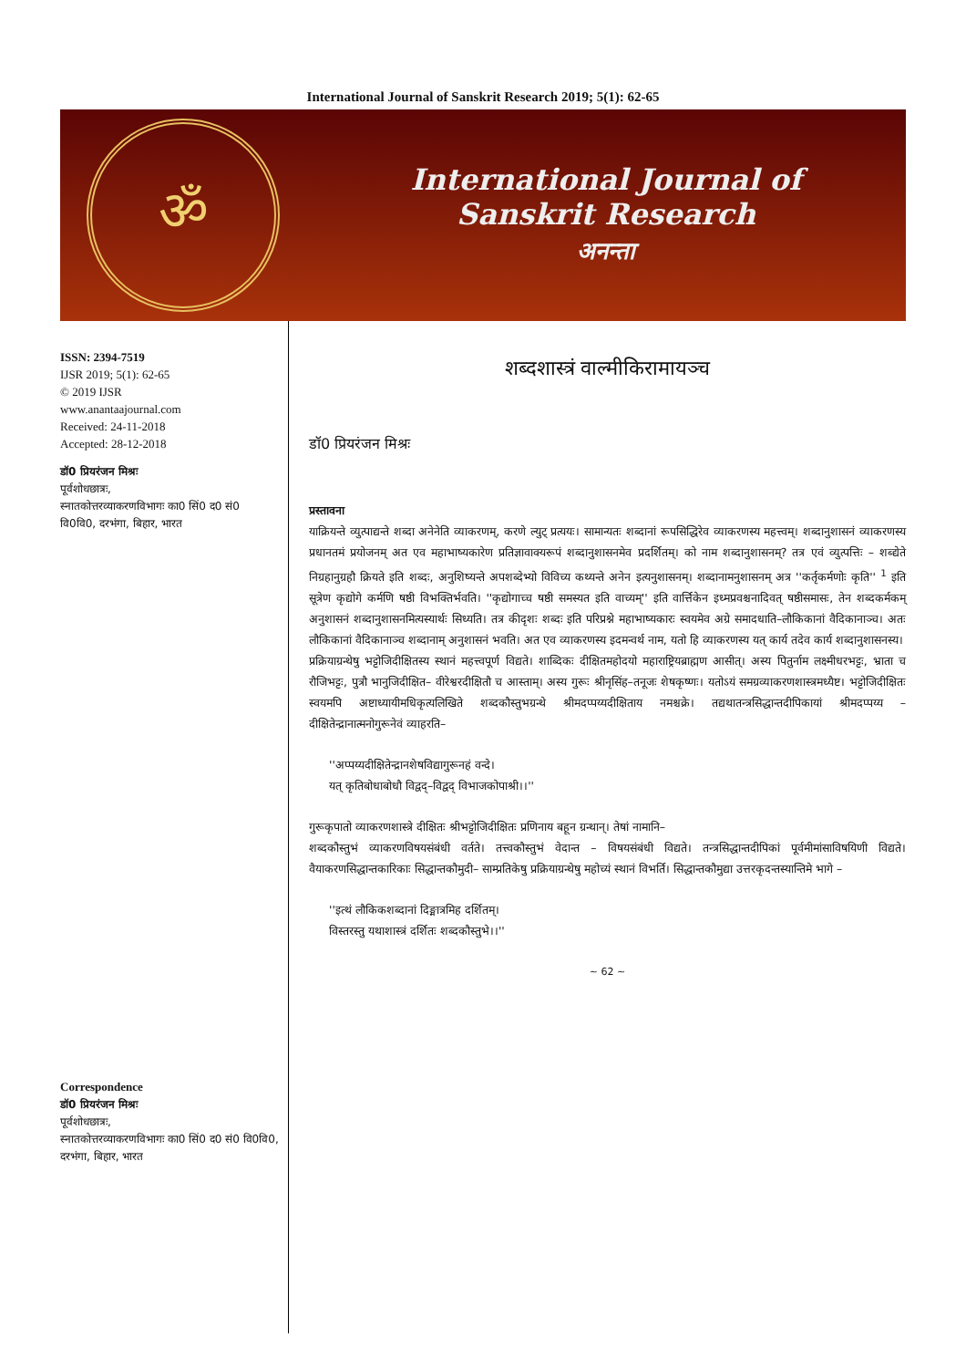International Journal of Sanskrit Research 2019; 5(1): 62-65
ॐ
International Journal of
Sanskrit Research
अनन्ता
ISSN: 2394-7519
IJSR 2019; 5(1): 62-65
© 2019 IJSR
www.anantaajournal.com
Received: 24-11-2018
Accepted: 28-12-2018
डॉ0 प्रियरंजन मिश्रः
पूर्वशोधछात्रः,
स्नातकोत्तरव्याकरणविभागः का0 सिं0 द0 सं0 वि0वि0, दरभंगा, बिहार, भारत
Correspondence
डॉ0 प्रियरंजन मिश्रः
पूर्वशोधछात्रः,
स्नातकोत्तरव्याकरणविभागः का0 सिं0 द0 सं0 वि0वि0, दरभंगा, बिहार, भारत
शब्दशास्त्रं वाल्मीकिरामायञ्च
डॉ0 प्रियरंजन मिश्रः
प्रस्तावना
याक्रियन्ते व्युत्पाद्यन्ते शब्दा अनेनेति व्याकरणम्, करणे ल्युट् प्रत्ययः। सामान्यतः शब्दानां रूपसिद्धिरेव व्याकरणस्य महत्त्वम्। शब्दानुशासनं व्याकरणस्य प्रधानतमं प्रयोजनम् अत एव महाभाष्यकारेण प्रतिज्ञावाक्यरूपं शब्दानुशासनमेव प्रदर्शितम्। को नाम शब्दानुशासनम्? तत्र एवं व्युत्पत्तिः – शब्द्येते निग्रहानुग्रहौ क्रियते इति शब्दः, अनुशिष्यन्ते अपशब्देभ्यो विविच्य कथ्यन्ते अनेन इत्यनुशासनम्। शब्दानामनुशासनम् अत्र ''कर्तृकर्मणोः कृति'' <sup>1</sup> इति सूत्रेण कृद्योगे कर्मणि षष्ठी विभक्तिर्भवति। ''कृद्योगाच्च षष्ठी समस्यत इति वाच्यम्'' इति वार्त्तिकेन इध्मप्रवश्चनादिवत् षष्ठीसमासः, तेन शब्दकर्मकम् अनुशासनं शब्दानुशासनमित्यस्यार्थः सिध्यति। तत्र कीदृशः शब्दः इति परिप्रश्ने महाभाष्यकारः स्वयमेव अग्रे समादधाति–लौकिकानां वैदिकानाञ्च। अतः लौकिकानां वैदिकानाञ्च शब्दानाम् अनुशासनं भवति। अत एव व्याकरणस्य इदमन्वर्थ नाम, यतो हि व्याकरणस्य यत् कार्य तदेव कार्य शब्दानुशासनस्य।
प्रक्रियाग्रन्थेषु भट्टोजिदीक्षितस्य स्थानं महत्त्वपूर्ण विद्यते। शाब्दिकः दीक्षितमहोदयो महाराष्ट्रियब्राह्मण आसीत्। अस्य पितुर्नाम लक्ष्मीधरभट्टः, भ्राता च रौजिभट्टः, पुत्रौ भानुजिदीक्षित– वीरेश्वरदीक्षितौ च आस्ताम्। अस्य गुरूः श्रीनृसिंह–तनूजः शेषकृष्णः। यतोऽयं समग्रव्याकरणशास्त्रमध्यैष्ट। भट्टोजिदीक्षितः स्वयमपि अष्टाध्यायीमधिकृत्यलिखिते शब्दकौस्तुभग्रन्थे श्रीमदप्पय्यदीक्षिताय नमश्चक्रे। तद्यथातन्त्रसिद्धान्तदीपिकायां श्रीमदप्पय्य – दीक्षितेन्द्रानात्मनोगुरूनेवं व्याहरति–
''अप्पय्यदीक्षितेन्द्रानशेषविद्यागुरूनहं वन्दे।
यत् कृतिबोधाबोधौ विद्वद्–विद्वद् विभाजकोपाश्री।।''
गुरूकृपातो व्याकरणशास्त्रे दीक्षितः श्रीभट्टोजिदीक्षितः प्रणिनाय बहून ग्रन्थान्। तेषां नामानि–
शब्दकौस्तुभं व्याकरणविषयसंबंधी वर्तते। तत्त्वकौस्तुभं वेदान्त – विषयसंबंधी विद्यते। तन्त्रसिद्धान्तदीपिकां पूर्वमीमांसाविषयिणी विद्यते। वैयाकरणसिद्धान्तकारिकाः सिद्धान्तकौमुदी– साम्प्रतिकेषु प्रक्रियाग्रन्थेषु महोच्यं स्थानं विभर्ति। सिद्धान्तकौमुद्या उत्तरकृदन्तस्यान्तिमे भागे –
''इत्थं लौकिकशब्दानां दिङ्मात्रमिह दर्शितम्।
विस्तरस्तु यथाशास्त्रं दर्शितः शब्दकौस्तुभे।।''
~ 62 ~